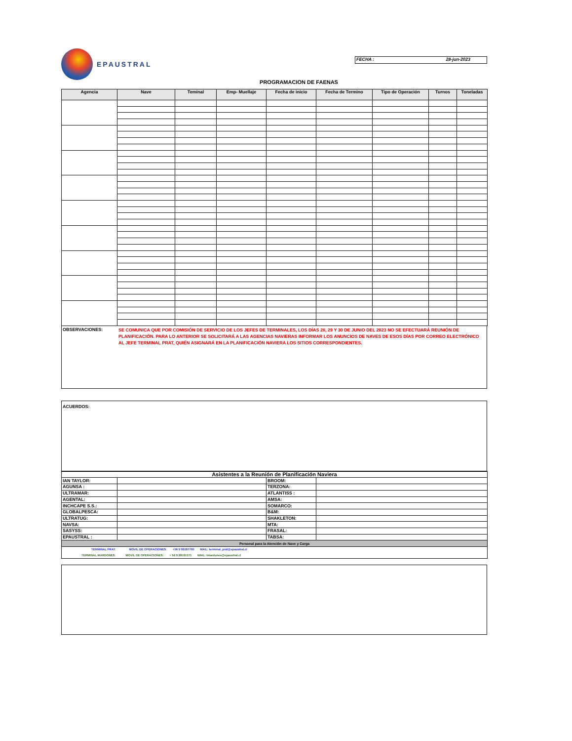EPAUSTRAL
FECHA : 28-jun-2023
PROGRAMACION DE FAENAS
| Agencia | Nave | Teminal | Emp- Muellaje | Fecha de inicio | Fecha de Termino | Tipo de Operación | Turnos | Toneladas |
| --- | --- | --- | --- | --- | --- | --- | --- | --- |
OBSERVACIONES:
SE COMUNICA QUE POR COMISIÓN DE SERVICIO DE LOS JEFES DE TERMINALES, LOS DÍAS 28, 29 Y 30 DE JUNIO DEL 2023 NO SE EFECTUARÁ REUNIÓN DE PLANIFICACIÓN. PARA LO ANTERIOR SE SOLICITARÁ A LAS AGENCIAS NAVIERAS INFORMAR LOS ANUNCIOS DE NAVES DE ESOS DÍAS POR CORREO ELECTRÓNICO AL JEFE TERMINAL PRAT, QUIÉN ASIGNARÁ EN LA PLANIFICACIÓN NAVIERA LOS SITIOS CORRESPONDIENTES.
ACUERDOS:
| Asistentes a la Reunión de Planificación Naviera | | | |
| IAN TAYLOR: | | BROOM: | |
| AGUNSA : | | TERZONA: | |
| ULTRAMAR: | | ATLANTISS : | |
| AGENTAL: | | AMSA: | |
| INCHCAPE S.S.: | | SOMARCO: | |
| GLOBALPESCA: | | B&M: | |
| ULTRATUG: | | SHAKLETON: | |
| NAVSA: | | MTA: | |
| SASYSS: | | FRASAL: | |
| EPAUSTRAL : | | TABSA: | |
| Personal para la Atención de Nave y Carga | | | |
| TERMINAL PRAT: MOVIL DE OPERACIONES: +56 9 99187760 MAIL: terminal_prat@epaustral.cl | | | |
| TERMINAL MARDONES: MOVIL DE OPERACIONES: + 56 9 99191371 MAIL: tmardones@epaustral.cl | | | |